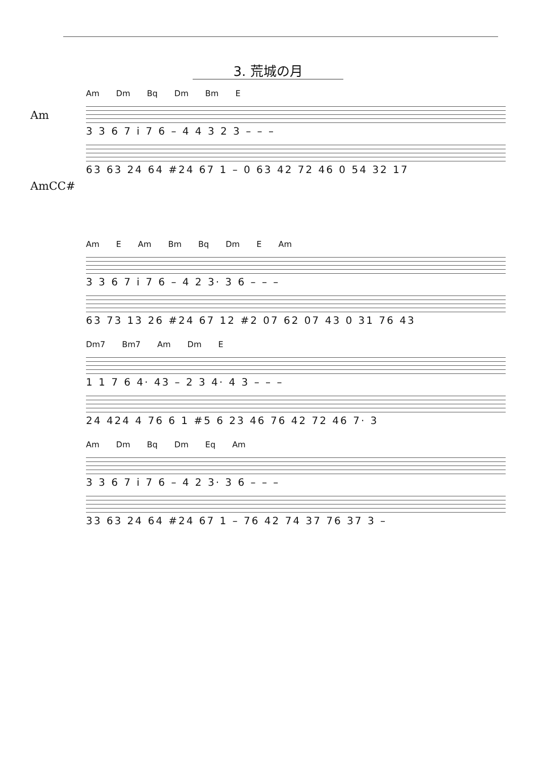3. 荒城の月
Am
AmCC#
Am Dm Bq Dm Bm E
3 3 6 7 i 7 6 – 4 4 3 2 3 – – –
63 63 24 64 #24 67 1 – 0 63 42 72 46 0 54 32 17
Am E Am Bm Bq Dm E Am
3 3 6 7 i 7 6 – 4 2 3· 3 6 – – –
63 73 13 26 #24 67 12 #2 07 62 07 43 0 31 76 43
Dm7 Bm7 Am Dm E
1 1 7 6 4· 43 – 2 3 4· 4 3 – – –
24 424 4 76 6 1 #5 6 23 46 76 42 72 46 7· 3
Am Dm Bq Dm Eq Am
3 3 6 7 i 7 6 – 4 2 3· 3 6 – – –
33 63 24 64 #24 67 1 – 76 42 74 37 76 37 3 –